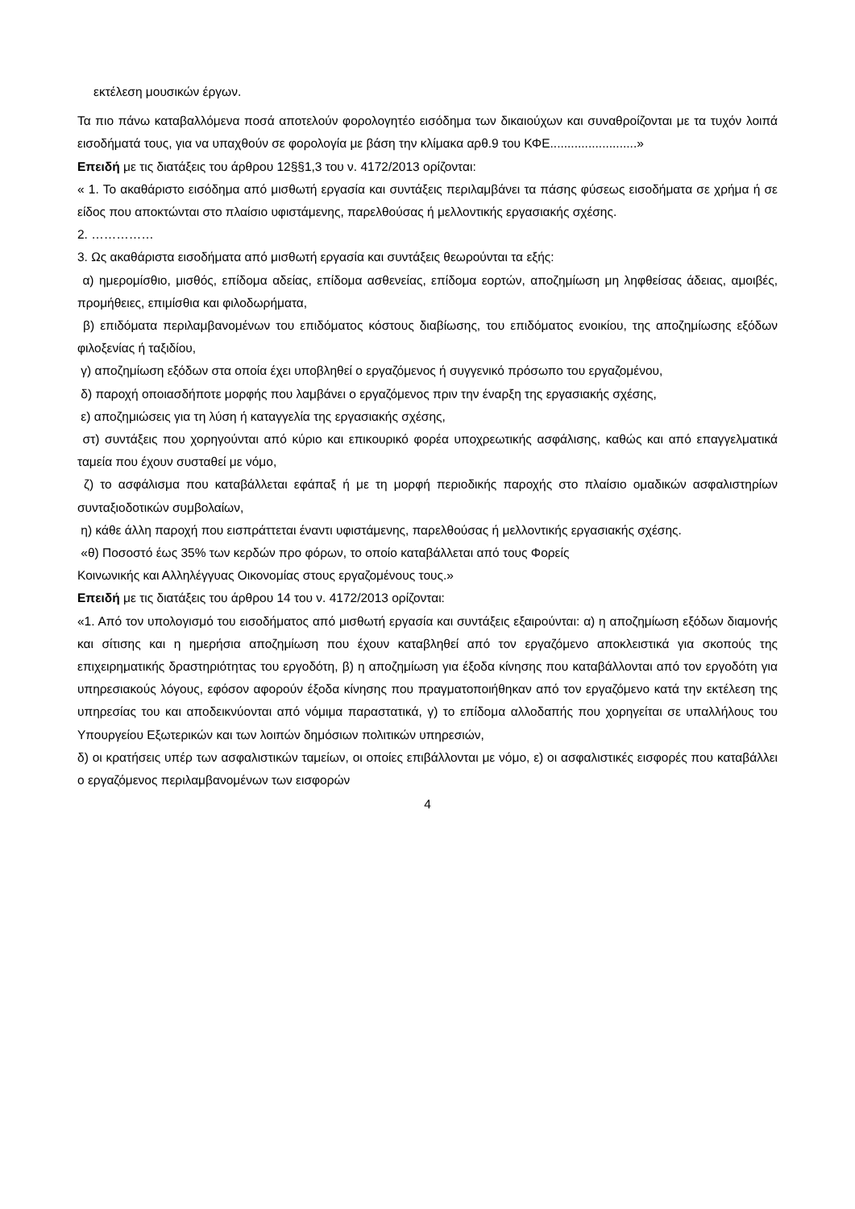εκτέλεση μουσικών έργων.
Τα πιο πάνω καταβαλλόμενα ποσά αποτελούν φορολογητέο εισόδημα των δικαιούχων και συναθροίζονται με τα τυχόν λοιπά εισοδήματά τους, για να υπαχθούν σε φορολογία με βάση την κλίμακα αρθ.9 του ΚΦΕ.........................»
Επειδή με τις διατάξεις του άρθρου 12§§1,3 του ν. 4172/2013 ορίζονται:
« 1. Το ακαθάριστο εισόδημα από μισθωτή εργασία και συντάξεις περιλαμβάνει τα πάσης φύσεως εισοδήματα σε χρήμα ή σε είδος που αποκτώνται στο πλαίσιο υφιστάμενης, παρελθούσας ή μελλοντικής εργασιακής σχέσης.
2. ……………
3. Ως ακαθάριστα εισοδήματα από μισθωτή εργασία και συντάξεις θεωρούνται τα εξής:
α) ημερομίσθιο, μισθός, επίδομα αδείας, επίδομα ασθενείας, επίδομα εορτών, αποζημίωση μη ληφθείσας άδειας, αμοιβές, προμήθειες, επιμίσθια και φιλοδωρήματα,
β) επιδόματα περιλαμβανομένων του επιδόματος κόστους διαβίωσης, του επιδόματος ενοικίου, της αποζημίωσης εξόδων φιλοξενίας ή ταξιδίου,
γ) αποζημίωση εξόδων στα οποία έχει υποβληθεί ο εργαζόμενος ή συγγενικό πρόσωπο του εργαζομένου,
δ) παροχή οποιασδήποτε μορφής που λαμβάνει ο εργαζόμενος πριν την έναρξη της εργασιακής σχέσης,
ε) αποζημιώσεις για τη λύση ή καταγγελία της εργασιακής σχέσης,
στ) συντάξεις που χορηγούνται από κύριο και επικουρικό φορέα υποχρεωτικής ασφάλισης, καθώς και από επαγγελματικά ταμεία που έχουν συσταθεί με νόμο,
ζ) το ασφάλισμα που καταβάλλεται εφάπαξ ή με τη μορφή περιοδικής παροχής στο πλαίσιο ομαδικών ασφαλιστηρίων συνταξιοδοτικών συμβολαίων,
η) κάθε άλλη παροχή που εισπράττεται έναντι υφιστάμενης, παρελθούσας ή μελλοντικής εργασιακής σχέσης.
«θ) Ποσοστό έως 35% των κερδών προ φόρων, το οποίο καταβάλλεται από τους Φορείς
Κοινωνικής και Αλληλέγγυας Οικονομίας στους εργαζομένους τους.»
Επειδή με τις διατάξεις του άρθρου 14 του ν. 4172/2013 ορίζονται:
«1. Από τον υπολογισμό του εισοδήματος από μισθωτή εργασία και συντάξεις εξαιρούνται: α) η αποζημίωση εξόδων διαμονής και σίτισης και η ημερήσια αποζημίωση που έχουν καταβληθεί από τον εργαζόμενο αποκλειστικά για σκοπούς της επιχειρηματικής δραστηριότητας του εργοδότη, β) η αποζημίωση για έξοδα κίνησης που καταβάλλονται από τον εργοδότη για υπηρεσιακούς λόγους, εφόσον αφορούν έξοδα κίνησης που πραγματοποιήθηκαν από τον εργαζόμενο κατά την εκτέλεση της υπηρεσίας του και αποδεικνύονται από νόμιμα παραστατικά, γ) το επίδομα αλλοδαπής που χορηγείται σε υπαλλήλους του Υπουργείου Εξωτερικών και των λοιπών δημόσιων πολιτικών υπηρεσιών,
δ) οι κρατήσεις υπέρ των ασφαλιστικών ταμείων, οι οποίες επιβάλλονται με νόμο, ε) οι ασφαλιστικές εισφορές που καταβάλλει ο εργαζόμενος περιλαμβανομένων των εισφορών
4